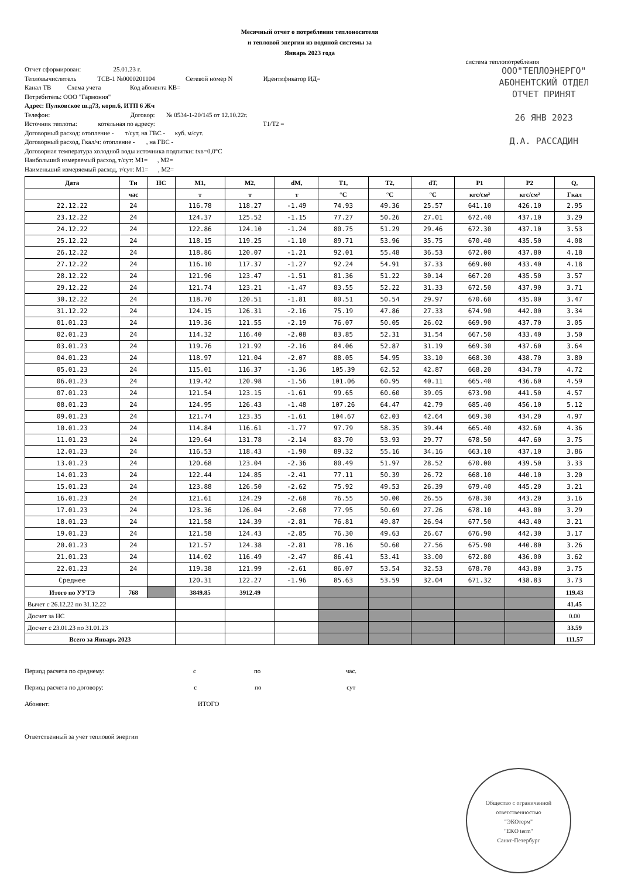Месячный отчет о потреблении теплоносителя
и тепловой энергии из водяной системы за
Январь 2023 года
система теплопотребления
ООО"ТЕПЛОЭНЕРГО"
АБОНЕНТСКИЙ ОТДЕЛ
ОТЧЕТ ПРИНЯТ
26 ЯНВ 2023
Д.А. РАССАДИН
Отчет сформирован: 25.01.23 г. Тепловычислитель ТСВ-1 №0000201104 Сетевой номер N Идентификатор ИД= Канал ТВ Схема учета Код абонента КВ= Потребитель: ООО "Гармония" Адрес: Пулковское ш.д73, корп.6, ИТП 6 Жч Телефон: Договор: № 0534-1-20/145 от 12.10.22г. Источник теплоты: котельная по адресу: T1/T2 = Договорный расход: отопление - т/сут, на ГВС - куб. м/сут. Договорный расход, Гкал/ч: отопление - , на ГВС - Договорная температура холодной воды источника подпитки: tхв=0,0°C Наибольший измеряемый расход, т/сут: M1= , M2= Наименьший измеряемый расход, т/сут: M1= , M2=
| Дата | Ти | НС | M1, | M2, | dM, | T1, | T2, | dT, | P1 | P2 | Q, |
| --- | --- | --- | --- | --- | --- | --- | --- | --- | --- | --- | --- |
| | час | | т | т | т | °C | °C | °C | кгс/см² | кгс/см² | Гкал |
| 22.12.22 | 24 | | 116.78 | 118.27 | -1.49 | 74.93 | 49.36 | 25.57 | 641.10 | 426.10 | 2.95 |
| 23.12.22 | 24 | | 124.37 | 125.52 | -1.15 | 77.27 | 50.26 | 27.01 | 672.40 | 437.10 | 3.29 |
| 24.12.22 | 24 | | 122.86 | 124.10 | -1.24 | 80.75 | 51.29 | 29.46 | 672.30 | 437.10 | 3.53 |
| 25.12.22 | 24 | | 118.15 | 119.25 | -1.10 | 89.71 | 53.96 | 35.75 | 670.40 | 435.50 | 4.08 |
| 26.12.22 | 24 | | 118.86 | 120.07 | -1.21 | 92.01 | 55.48 | 36.53 | 672.00 | 437.80 | 4.18 |
| 27.12.22 | 24 | | 116.10 | 117.37 | -1.27 | 92.24 | 54.91 | 37.33 | 669.00 | 433.40 | 4.18 |
| 28.12.22 | 24 | | 121.96 | 123.47 | -1.51 | 81.36 | 51.22 | 30.14 | 667.20 | 435.50 | 3.57 |
| 29.12.22 | 24 | | 121.74 | 123.21 | -1.47 | 83.55 | 52.22 | 31.33 | 672.50 | 437.90 | 3.71 |
| 30.12.22 | 24 | | 118.70 | 120.51 | -1.81 | 80.51 | 50.54 | 29.97 | 670.60 | 435.00 | 3.47 |
| 31.12.22 | 24 | | 124.15 | 126.31 | -2.16 | 75.19 | 47.86 | 27.33 | 674.90 | 442.00 | 3.34 |
| 01.01.23 | 24 | | 119.36 | 121.55 | -2.19 | 76.07 | 50.05 | 26.02 | 669.90 | 437.70 | 3.05 |
| 02.01.23 | 24 | | 114.32 | 116.40 | -2.08 | 83.85 | 52.31 | 31.54 | 667.50 | 433.40 | 3.50 |
| 03.01.23 | 24 | | 119.76 | 121.92 | -2.16 | 84.06 | 52.87 | 31.19 | 669.30 | 437.60 | 3.64 |
| 04.01.23 | 24 | | 118.97 | 121.04 | -2.07 | 88.05 | 54.95 | 33.10 | 668.30 | 438.70 | 3.80 |
| 05.01.23 | 24 | | 115.01 | 116.37 | -1.36 | 105.39 | 62.52 | 42.87 | 668.20 | 434.70 | 4.72 |
| 06.01.23 | 24 | | 119.42 | 120.98 | -1.56 | 101.06 | 60.95 | 40.11 | 665.40 | 436.60 | 4.59 |
| 07.01.23 | 24 | | 121.54 | 123.15 | -1.61 | 99.65 | 60.60 | 39.05 | 673.90 | 441.50 | 4.57 |
| 08.01.23 | 24 | | 124.95 | 126.43 | -1.48 | 107.26 | 64.47 | 42.79 | 685.40 | 456.10 | 5.12 |
| 09.01.23 | 24 | | 121.74 | 123.35 | -1.61 | 104.67 | 62.03 | 42.64 | 669.30 | 434.20 | 4.97 |
| 10.01.23 | 24 | | 114.84 | 116.61 | -1.77 | 97.79 | 58.35 | 39.44 | 665.40 | 432.60 | 4.36 |
| 11.01.23 | 24 | | 129.64 | 131.78 | -2.14 | 83.70 | 53.93 | 29.77 | 678.50 | 447.60 | 3.75 |
| 12.01.23 | 24 | | 116.53 | 118.43 | -1.90 | 89.32 | 55.16 | 34.16 | 663.10 | 437.10 | 3.86 |
| 13.01.23 | 24 | | 120.68 | 123.04 | -2.36 | 80.49 | 51.97 | 28.52 | 670.00 | 439.50 | 3.33 |
| 14.01.23 | 24 | | 122.44 | 124.85 | -2.41 | 77.11 | 50.39 | 26.72 | 668.10 | 440.10 | 3.20 |
| 15.01.23 | 24 | | 123.88 | 126.50 | -2.62 | 75.92 | 49.53 | 26.39 | 679.40 | 445.20 | 3.21 |
| 16.01.23 | 24 | | 121.61 | 124.29 | -2.68 | 76.55 | 50.00 | 26.55 | 678.30 | 443.20 | 3.16 |
| 17.01.23 | 24 | | 123.36 | 126.04 | -2.68 | 77.95 | 50.69 | 27.26 | 678.10 | 443.00 | 3.29 |
| 18.01.23 | 24 | | 121.58 | 124.39 | -2.81 | 76.81 | 49.87 | 26.94 | 677.50 | 443.40 | 3.21 |
| 19.01.23 | 24 | | 121.58 | 124.43 | -2.85 | 76.30 | 49.63 | 26.67 | 676.90 | 442.30 | 3.17 |
| 20.01.23 | 24 | | 121.57 | 124.38 | -2.81 | 78.16 | 50.60 | 27.56 | 675.90 | 440.80 | 3.26 |
| 21.01.23 | 24 | | 114.02 | 116.49 | -2.47 | 86.41 | 53.41 | 33.00 | 672.80 | 436.00 | 3.62 |
| 22.01.23 | 24 | | 119.38 | 121.99 | -2.61 | 86.07 | 53.54 | 32.53 | 678.70 | 443.80 | 3.75 |
| Среднее | | | 120.31 | 122.27 | -1.96 | 85.63 | 53.59 | 32.04 | 671.32 | 438.83 | 3.73 |
| Итого по УУТЭ | 768 | | 3849.85 | 3912.49 | | | | | | | 119.43 |
| Вычет с 26.12.22 по 31.12.22 | | | | | | | | | | | 41.45 |
| Досчет за НС | | | | | | | | | | | 0.00 |
| Досчет с 23.01.23 по 31.01.23 | | | | | | | | | | | 33.59 |
| Всего за Январь 2023 | | | | | | | | | | | 111.57 |
Период расчета по среднему: с по час. Период расчета по договору: с по сут Абонент: ИТОГО Ответственный за учет тепловой энергии
Общество с ограниченной ответственностью
"ЭКОтерм"
"EKO term"
Санкт-Петербург